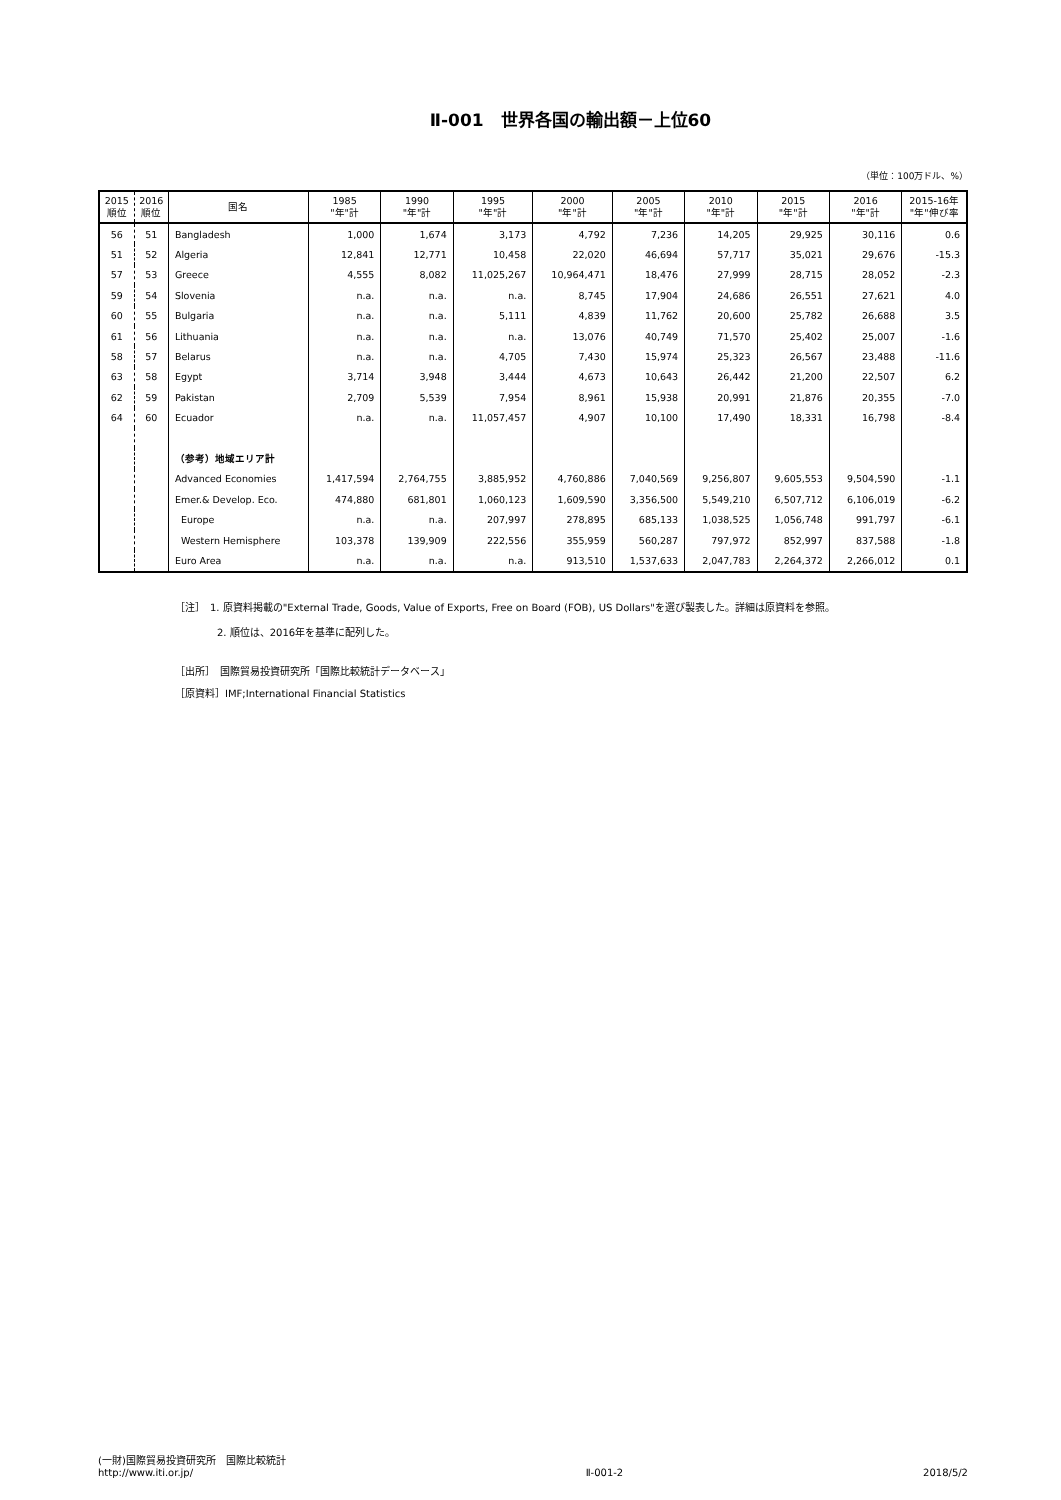Ⅱ-001　世界各国の輸出額－上位60
（単位：100万ドル、%）
| 2015 順位 | 2016 順位 | 国名 | 1985 "年"計 | 1990 "年"計 | 1995 "年"計 | 2000 "年"計 | 2005 "年"計 | 2010 "年"計 | 2015 "年"計 | 2016 "年"計 | 2015-16年 "年"伸び率 |
| --- | --- | --- | --- | --- | --- | --- | --- | --- | --- | --- | --- |
| 56 | 51 | Bangladesh | 1,000 | 1,674 | 3,173 | 4,792 | 7,236 | 14,205 | 29,925 | 30,116 | 0.6 |
| 51 | 52 | Algeria | 12,841 | 12,771 | 10,458 | 22,020 | 46,694 | 57,717 | 35,021 | 29,676 | -15.3 |
| 57 | 53 | Greece | 4,555 | 8,082 | 11,025,267 | 10,964,471 | 18,476 | 27,999 | 28,715 | 28,052 | -2.3 |
| 59 | 54 | Slovenia | n.a. | n.a. | n.a. | 8,745 | 17,904 | 24,686 | 26,551 | 27,621 | 4.0 |
| 60 | 55 | Bulgaria | n.a. | n.a. | 5,111 | 4,839 | 11,762 | 20,600 | 25,782 | 26,688 | 3.5 |
| 61 | 56 | Lithuania | n.a. | n.a. | n.a. | 13,076 | 40,749 | 71,570 | 25,402 | 25,007 | -1.6 |
| 58 | 57 | Belarus | n.a. | n.a. | 4,705 | 7,430 | 15,974 | 25,323 | 26,567 | 23,488 | -11.6 |
| 63 | 58 | Egypt | 3,714 | 3,948 | 3,444 | 4,673 | 10,643 | 26,442 | 21,200 | 22,507 | 6.2 |
| 62 | 59 | Pakistan | 2,709 | 5,539 | 7,954 | 8,961 | 15,938 | 20,991 | 21,876 | 20,355 | -7.0 |
| 64 | 60 | Ecuador | n.a. | n.a. | 11,057,457 | 4,907 | 10,100 | 17,490 | 18,331 | 16,798 | -8.4 |
| | | （参考）地域エリア計 | | | | | | | | | |
| | | Advanced Economies | 1,417,594 | 2,764,755 | 3,885,952 | 4,760,886 | 7,040,569 | 9,256,807 | 9,605,553 | 9,504,590 | -1.1 |
| | | Emer.& Develop. Eco. | 474,880 | 681,801 | 1,060,123 | 1,609,590 | 3,356,500 | 5,549,210 | 6,507,712 | 6,106,019 | -6.2 |
| | | Europe | n.a. | n.a. | 207,997 | 278,895 | 685,133 | 1,038,525 | 1,056,748 | 991,797 | -6.1 |
| | | Western Hemisphere | 103,378 | 139,909 | 222,556 | 355,959 | 560,287 | 797,972 | 852,997 | 837,588 | -1.8 |
| | | Euro Area | n.a. | n.a. | n.a. | 913,510 | 1,537,633 | 2,047,783 | 2,264,372 | 2,266,012 | 0.1 |
［注］　1. 原資料掲載の"External Trade, Goods, Value of Exports, Free on Board (FOB), US Dollars"を選び製表した。詳細は原資料を参照。
2. 順位は、2016年を基準に配列した。
［出所］　国際貿易投資研究所「国際比較統計データベース」
［原資料］IMF;International Financial Statistics
(一財)国際貿易投資研究所　国際比較統計
http://www.iti.or.jp/
Ⅱ-001-2
2018/5/2